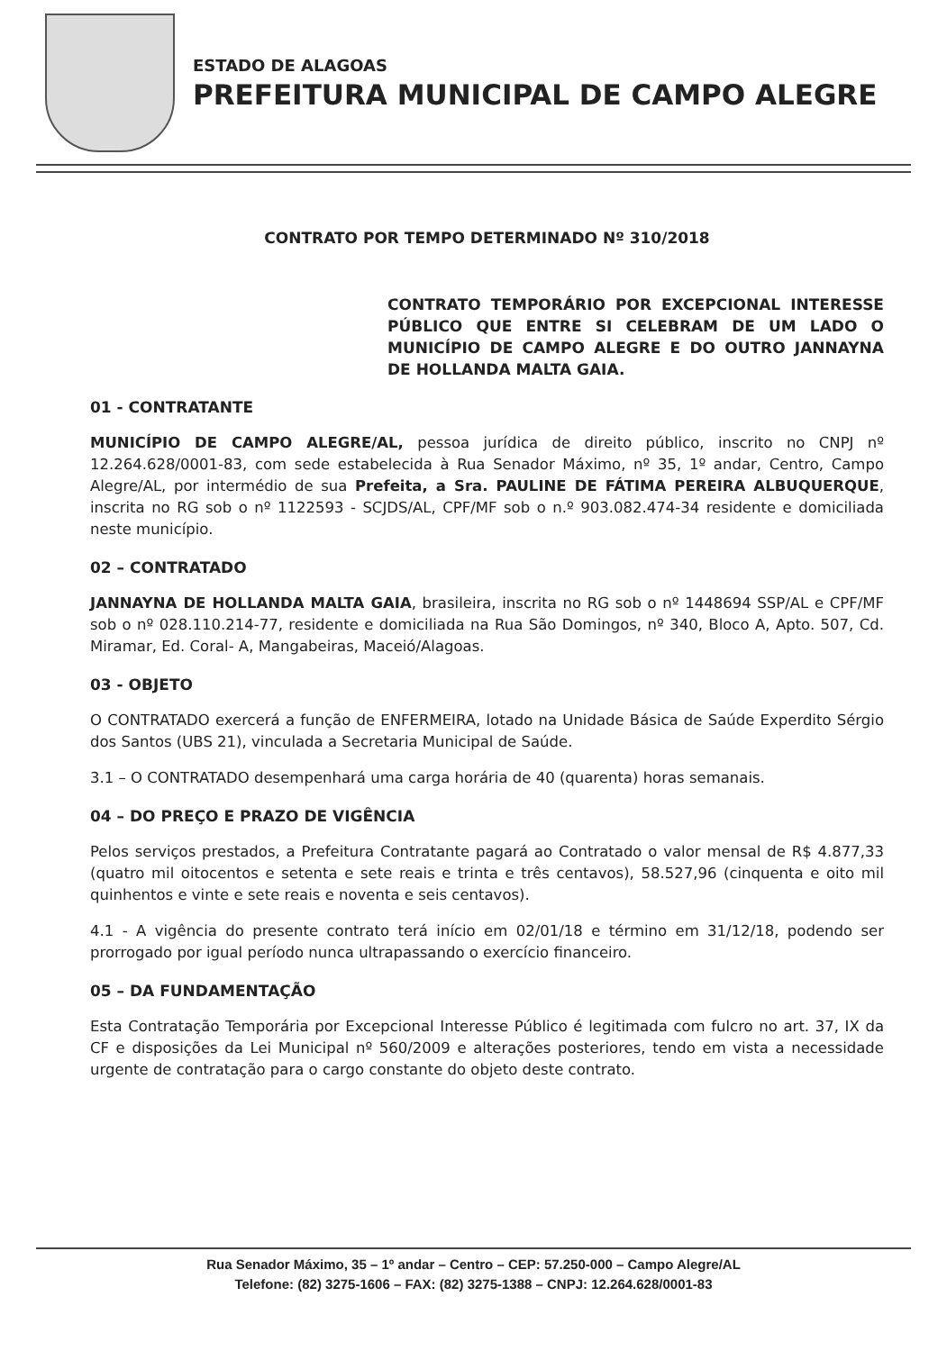ESTADO DE ALAGOAS
PREFEITURA MUNICIPAL DE CAMPO ALEGRE
CONTRATO POR TEMPO DETERMINADO Nº 310/2018
CONTRATO TEMPORÁRIO POR EXCEPCIONAL INTERESSE PÚBLICO QUE ENTRE SI CELEBRAM DE UM LADO O MUNICÍPIO DE CAMPO ALEGRE E DO OUTRO JANNAYNA DE HOLLANDA MALTA GAIA.
01 - CONTRATANTE
MUNICÍPIO DE CAMPO ALEGRE/AL, pessoa jurídica de direito público, inscrito no CNPJ nº 12.264.628/0001-83, com sede estabelecida à Rua Senador Máximo, nº 35, 1º andar, Centro, Campo Alegre/AL, por intermédio de sua Prefeita, a Sra. PAULINE DE FÁTIMA PEREIRA ALBUQUERQUE, inscrita no RG sob o nº 1122593 - SCJDS/AL, CPF/MF sob o n.º 903.082.474-34 residente e domiciliada neste município.
02 – CONTRATADO
JANNAYNA DE HOLLANDA MALTA GAIA, brasileira, inscrita no RG sob o nº 1448694 SSP/AL e CPF/MF sob o nº 028.110.214-77, residente e domiciliada na Rua São Domingos, nº 340, Bloco A, Apto. 507, Cd. Miramar, Ed. Coral- A, Mangabeiras, Maceió/Alagoas.
03 - OBJETO
O CONTRATADO exercerá a função de ENFERMEIRA, lotado na Unidade Básica de Saúde Experdito Sérgio dos Santos (UBS 21), vinculada a Secretaria Municipal de Saúde.
3.1 – O CONTRATADO desempenhará uma carga horária de 40 (quarenta) horas semanais.
04 – DO PREÇO E PRAZO DE VIGÊNCIA
Pelos serviços prestados, a Prefeitura Contratante pagará ao Contratado o valor mensal de R$ 4.877,33 (quatro mil oitocentos e setenta e sete reais e trinta e três centavos), 58.527,96 (cinquenta e oito mil quinhentos e vinte e sete reais e noventa e seis centavos).
4.1 - A vigência do presente contrato terá início em 02/01/18 e término em 31/12/18, podendo ser prorrogado por igual período nunca ultrapassando o exercício financeiro.
05 – DA FUNDAMENTAÇÃO
Esta Contratação Temporária por Excepcional Interesse Público é legitimada com fulcro no art. 37, IX da CF e disposições da Lei Municipal nº 560/2009 e alterações posteriores, tendo em vista a necessidade urgente de contratação para o cargo constante do objeto deste contrato.
Rua Senador Máximo, 35 – 1º andar – Centro – CEP: 57.250-000 – Campo Alegre/AL
Telefone: (82) 3275-1606 – FAX: (82) 3275-1388 – CNPJ: 12.264.628/0001-83